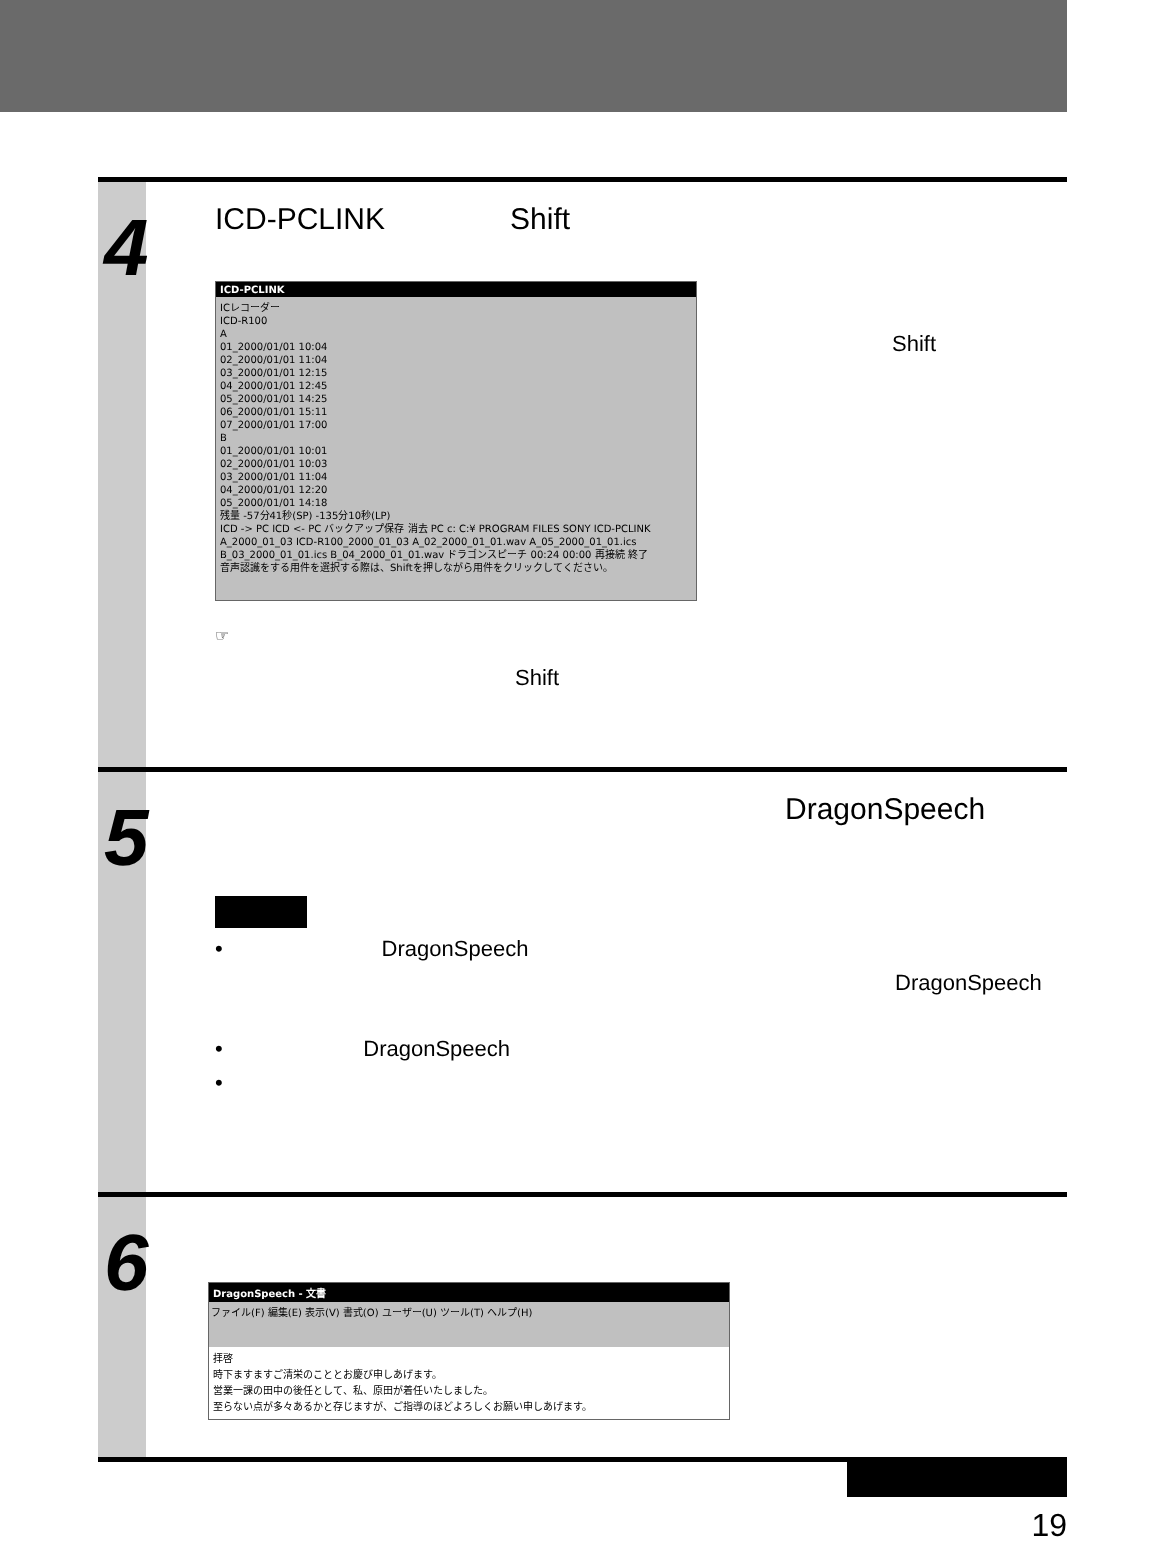4
ICD-PCLINK Shift
ICD-PCLINK
ICレコーダー
ICD-R100
A
01_2000/01/01 10:04
02_2000/01/01 11:04
03_2000/01/01 12:15
04_2000/01/01 12:45
05_2000/01/01 14:25
06_2000/01/01 15:11
07_2000/01/01 17:00
B
01_2000/01/01 10:01
02_2000/01/01 10:03
03_2000/01/01 11:04
04_2000/01/01 12:20
05_2000/01/01 14:18
残量 -57分41秒(SP) -135分10秒(LP)
ICD -> PC ICD <- PC バックアップ保存 消去 PC c: C:¥ PROGRAM FILES SONY ICD-PCLINK A_2000_01_03 ICD-R100_2000_01_03 A_02_2000_01_01.wav A_05_2000_01_01.ics B_03_2000_01_01.ics B_04_2000_01_01.wav ドラゴンスピーチ 00:24 00:00 再接続 終了
音声認識をする用件を選択する際は、Shiftを押しながら用件をクリックしてください。
Shift
☞
Shift
5
DragonSpeech
• DragonSpeech
DragonSpeech
• DragonSpeech
•
6
DragonSpeech - 文書
ファイル(F) 編集(E) 表示(V) 書式(O) ユーザー(U) ツール(T) ヘルプ(H)
拝啓
時下ますますご清栄のこととお慶び申しあげます。
営業一課の田中の後任として、私、原田が着任いたしました。
至らない点が多々あるかと存じますが、ご指導のほどよろしくお願い申しあげます。
19